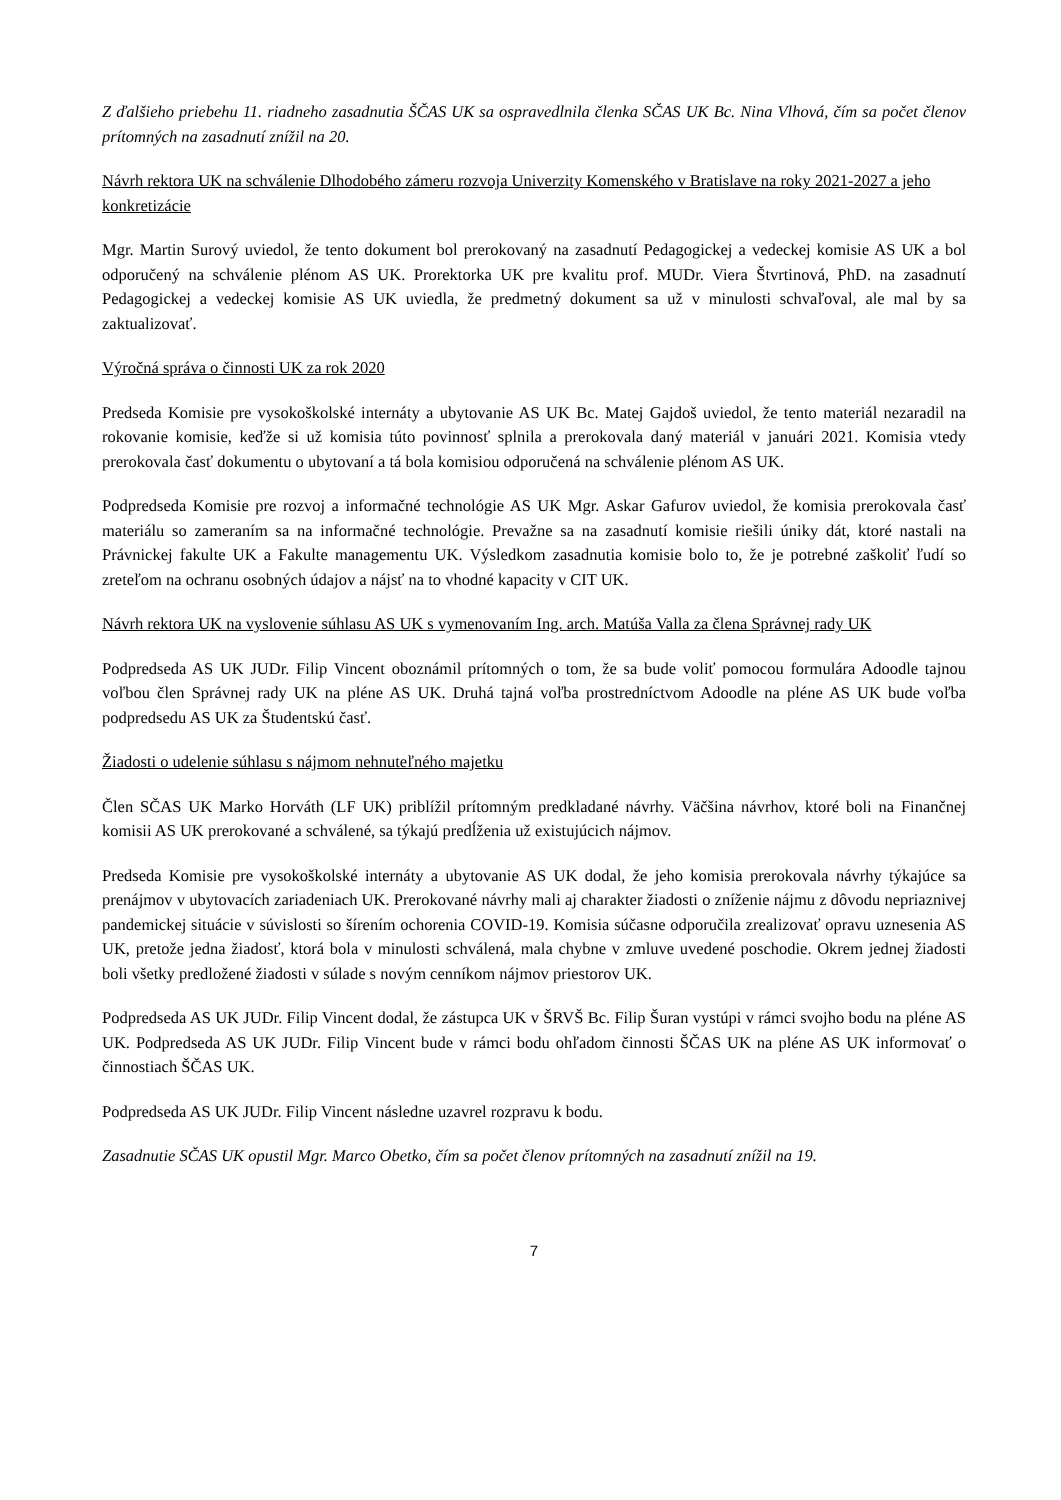Z ďalšieho priebehu 11. riadneho zasadnutia ŠČAS UK sa ospravedlnila členka SČAS UK Bc. Nina Vlhová, čím sa počet členov prítomných na zasadnutí znížil na 20.
Návrh rektora UK na schválenie Dlhodobého zámeru rozvoja Univerzity Komenského v Bratislave na roky 2021-2027 a jeho konkretizácie
Mgr. Martin Surový uviedol, že tento dokument bol prerokovaný na zasadnutí Pedagogickej a vedeckej komisie AS UK a bol odporučený na schválenie plénom AS UK. Prorektorka UK pre kvalitu prof. MUDr. Viera Štvrtinová, PhD. na zasadnutí Pedagogickej a vedeckej komisie AS UK uviedla, že predmetný dokument sa už v minulosti schvaľoval, ale mal by sa zaktualizovať.
Výročná správa o činnosti UK za rok 2020
Predseda Komisie pre vysokoškolské internáty a ubytovanie AS UK Bc. Matej Gajdoš uviedol, že tento materiál nezaradil na rokovanie komisie, keďže si už komisia túto povinnosť splnila a prerokovala daný materiál v januári 2021. Komisia vtedy prerokovala časť dokumentu o ubytovaní a tá bola komisiou odporučená na schválenie plénom AS UK.
Podpredseda Komisie pre rozvoj a informačné technológie AS UK Mgr. Askar Gafurov uviedol, že komisia prerokovala časť materiálu so zameraním sa na informačné technológie. Prevažne sa na zasadnutí komisie riešili úniky dát, ktoré nastali na Právnickej fakulte UK a Fakulte managementu UK. Výsledkom zasadnutia komisie bolo to, že je potrebné zaškoliť ľudí so zreteľom na ochranu osobných údajov a nájsť na to vhodné kapacity v CIT UK.
Návrh rektora UK na vyslovenie súhlasu AS UK s vymenovaním Ing. arch. Matúša Valla za člena Správnej rady UK
Podpredseda AS UK JUDr. Filip Vincent oboznámil prítomných o tom, že sa bude voliť pomocou formulára Adoodle tajnou voľbou člen Správnej rady UK na pléne AS UK. Druhá tajná voľba prostredníctvom Adoodle na pléne AS UK bude voľba podpredsedu AS UK za Študentskú časť.
Žiadosti o udelenie súhlasu s nájmom nehnuteľného majetku
Člen SČAS UK Marko Horváth (LF UK) priblížil prítomným predkladané návrhy. Väčšina návrhov, ktoré boli na Finančnej komisii AS UK prerokované a schválené, sa týkajú predĺženia už existujúcich nájmov.
Predseda Komisie pre vysokoškolské internáty a ubytovanie AS UK dodal, že jeho komisia prerokovala návrhy týkajúce sa prenájmov v ubytovacích zariadeniach UK. Prerokované návrhy mali aj charakter žiadosti o zníženie nájmu z dôvodu nepriaznivej pandemickej situácie v súvislosti so šírením ochorenia COVID-19. Komisia súčasne odporučila zrealizovať opravu uznesenia AS UK, pretože jedna žiadosť, ktorá bola v minulosti schválená, mala chybne v zmluve uvedené poschodie. Okrem jednej žiadosti boli všetky predložené žiadosti v súlade s novým cenníkom nájmov priestorov UK.
Podpredseda AS UK JUDr. Filip Vincent dodal, že zástupca UK v ŠRVŠ Bc. Filip Šuran vystúpi v rámci svojho bodu na pléne AS UK. Podpredseda AS UK JUDr. Filip Vincent bude v rámci bodu ohľadom činnosti ŠČAS UK na pléne AS UK informovať o činnostiach ŠČAS UK.
Podpredseda AS UK JUDr. Filip Vincent následne uzavrel rozpravu k bodu.
Zasadnutie SČAS UK opustil Mgr. Marco Obetko, čím sa počet členov prítomných na zasadnutí znížil na 19.
7